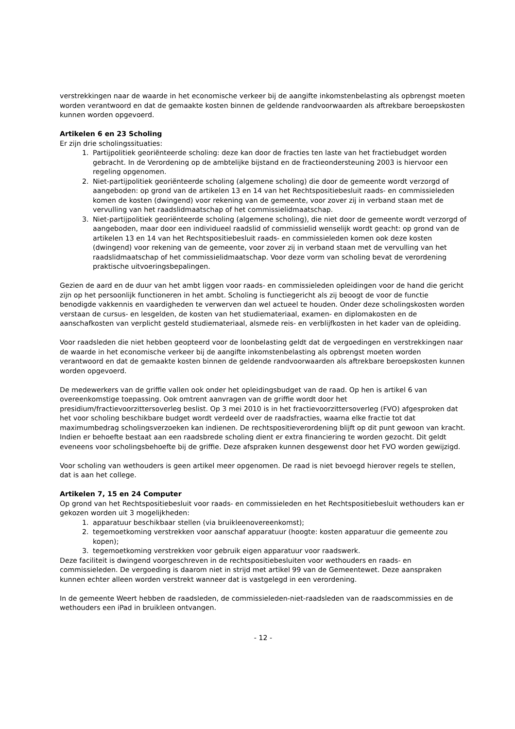verstrekkingen naar de waarde in het economische verkeer bij de aangifte inkomstenbelasting als opbrengst moeten worden verantwoord en dat de gemaakte kosten binnen de geldende randvoorwaarden als aftrekbare beroepskosten kunnen worden opgevoerd.
Artikelen 6 en 23 Scholing
Er zijn drie scholingssituaties:
1. Partijpolitiek georiënteerde scholing: deze kan door de fracties ten laste van het fractiebudget worden gebracht. In de Verordening op de ambtelijke bijstand en de fractieondersteuning 2003 is hiervoor een regeling opgenomen.
2. Niet-partijpolitiek georiënteerde scholing (algemene scholing) die door de gemeente wordt verzorgd of aangeboden: op grond van de artikelen 13 en 14 van het Rechtspositiebesluit raads- en commissieleden komen de kosten (dwingend) voor rekening van de gemeente, voor zover zij in verband staan met de vervulling van het raadslidmaatschap of het commissielidmaatschap.
3. Niet-partijpolitiek georiënteerde scholing (algemene scholing), die niet door de gemeente wordt verzorgd of aangeboden, maar door een individueel raadslid of commissielid wenselijk wordt geacht: op grond van de artikelen 13 en 14 van het Rechtspositiebesluit raads- en commissieleden komen ook deze kosten (dwingend) voor rekening van de gemeente, voor zover zij in verband staan met de vervulling van het raadslidmaatschap of het commissielidmaatschap. Voor deze vorm van scholing bevat de verordening praktische uitvoeringsbepalingen.
Gezien de aard en de duur van het ambt liggen voor raads- en commissieleden opleidingen voor de hand die gericht zijn op het persoonlijk functioneren in het ambt. Scholing is functiegericht als zij beoogt de voor de functie benodigde vakkennis en vaardigheden te verwerven dan wel actueel te houden. Onder deze scholingskosten worden verstaan de cursus- en lesgelden, de kosten van het studiemateriaal, examen- en diplomakosten en de aanschafkosten van verplicht gesteld studiemateriaal, alsmede reis- en verblijfkosten in het kader van de opleiding.
Voor raadsleden die niet hebben geopteerd voor de loonbelasting geldt dat de vergoedingen en verstrekkingen naar de waarde in het economische verkeer bij de aangifte inkomstenbelasting als opbrengst moeten worden verantwoord en dat de gemaakte kosten binnen de geldende randvoorwaarden als aftrekbare beroepskosten kunnen worden opgevoerd.
De medewerkers van de griffie vallen ook onder het opleidingsbudget van de raad. Op hen is artikel 6 van overeenkomstige toepassing. Ook omtrent aanvragen van de griffie wordt door het presidium/fractievoorzittersoverleg beslist. Op 3 mei 2010 is in het fractievoorzittersoverleg (FVO) afgesproken dat het voor scholing beschikbare budget wordt verdeeld over de raadsfracties, waarna elke fractie tot dat maximumbedrag scholingsverzoeken kan indienen. De rechtspositieverordening blijft op dit punt gewoon van kracht. Indien er behoefte bestaat aan een raadsbrede scholing dient er extra financiering te worden gezocht. Dit geldt eveneens voor scholingsbehoefte bij de griffie. Deze afspraken kunnen desgewenst door het FVO worden gewijzigd.
Voor scholing van wethouders is geen artikel meer opgenomen. De raad is niet bevoegd hierover regels te stellen, dat is aan het college.
Artikelen 7, 15 en 24 Computer
Op grond van het Rechtspositiebesluit voor raads- en commissieleden en het Rechtspositiebesluit wethouders kan er gekozen worden uit 3 mogelijkheden:
1. apparatuur beschikbaar stellen (via bruikleenovereenkomst);
2. tegemoetkoming verstrekken voor aanschaf apparatuur (hoogte: kosten apparatuur die gemeente zou kopen);
3. tegemoetkoming verstrekken voor gebruik eigen apparatuur voor raadswerk.
Deze faciliteit is dwingend voorgeschreven in de rechtspositiebesluiten voor wethouders en raads- en commissieleden. De vergoeding is daarom niet in strijd met artikel 99 van de Gemeentewet. Deze aanspraken kunnen echter alleen worden verstrekt wanneer dat is vastgelegd in een verordening.
In de gemeente Weert hebben de raadsleden, de commissieleden-niet-raadsleden van de raadscommissies en de wethouders een iPad in bruikleen ontvangen.
- 12 -